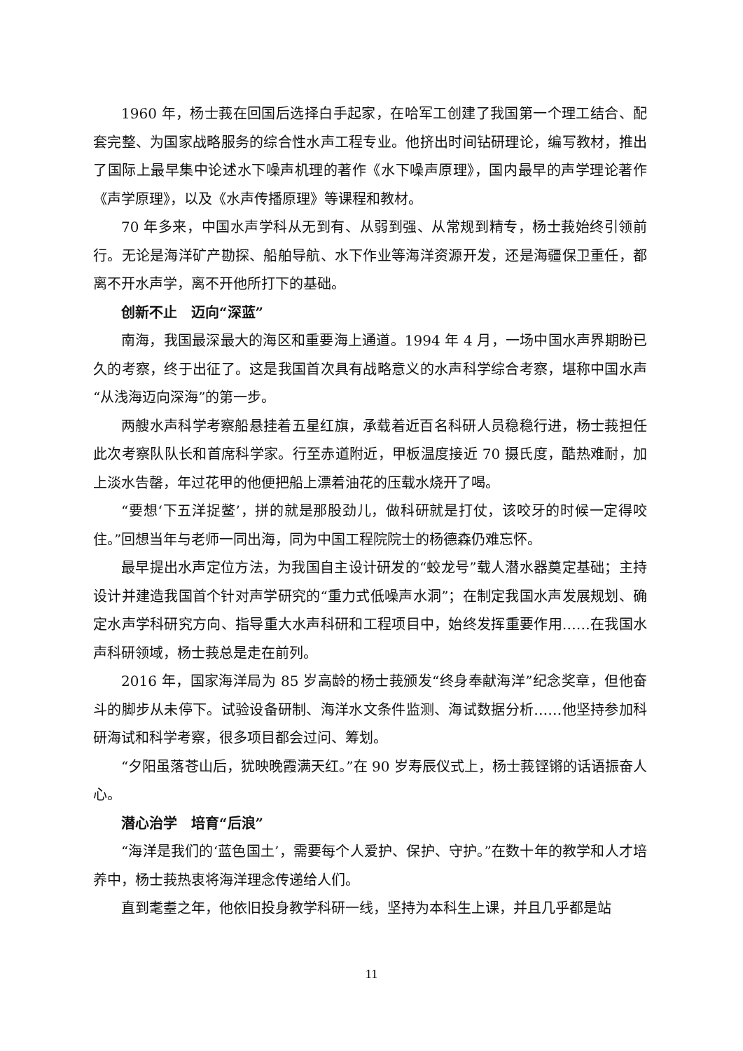1960 年，杨士莪在回国后选择白手起家，在哈军工创建了我国第一个理工结合、配套完整、为国家战略服务的综合性水声工程专业。他挤出时间钻研理论，编写教材，推出了国际上最早集中论述水下噪声机理的著作《水下噪声原理》，国内最早的声学理论著作《声学原理》，以及《水声传播原理》等课程和教材。
70 年多来，中国水声学科从无到有、从弱到强、从常规到精专，杨士莪始终引领前行。无论是海洋矿产勘探、船舶导航、水下作业等海洋资源开发，还是海疆保卫重任，都离不开水声学，离不开他所打下的基础。
创新不止　迈向“深蓝”
南海，我国最深最大的海区和重要海上通道。1994 年 4 月，一场中国水声界期盼已久的考察，终于出征了。这是我国首次具有战略意义的水声科学综合考察，堪称中国水声“从浅海迈向深海”的第一步。
两艘水声科学考察船悬挂着五星红旗，承载着近百名科研人员稳稳行进，杨士莪担任此次考察队队长和首席科学家。行至赤道附近，甲板温度接近 70 摄氏度，酷热难耐，加上淡水告罄，年过花甲的他便把船上漂着油花的压载水烧开了喝。
“要想‘下五洋捉鳖’，拼的就是那股劲儿，做科研就是打仗，该咬牙的时候一定得咬住。”回想当年与老师一同出海，同为中国工程院院士的杨德森仍难忘怀。
最早提出水声定位方法，为我国自主设计研发的“蛟龙号”载人潜水器奠定基础；主持设计并建造我国首个针对声学研究的“重力式低噪声水洞”；在制定我国水声发展规划、确定水声学科研究方向、指导重大水声科研和工程项目中，始终发挥重要作用……在我国水声科研领域，杨士莪总是走在前列。
2016 年，国家海洋局为 85 岁高龄的杨士莪颁发“终身奉献海洋”纪念奖章，但他奋斗的脚步从未停下。试验设备研制、海洋水文条件监测、海试数据分析……他坚持参加科研海试和科学考察，很多项目都会过问、筹划。
“夕阳虽落苍山后，犹映晚霞满天红。”在 90 岁寿辰仪式上，杨士莪铿锵的话语振奋人心。
潜心治学　培育“后浪”
“海洋是我们的‘蓝色国土’，需要每个人爱护、保护、守护。”在数十年的教学和人才培养中，杨士莪热衷将海洋理念传递给人们。
直到耄耋之年，他依旧投身教学科研一线，坚持为本科生上课，并且几乎都是站
11